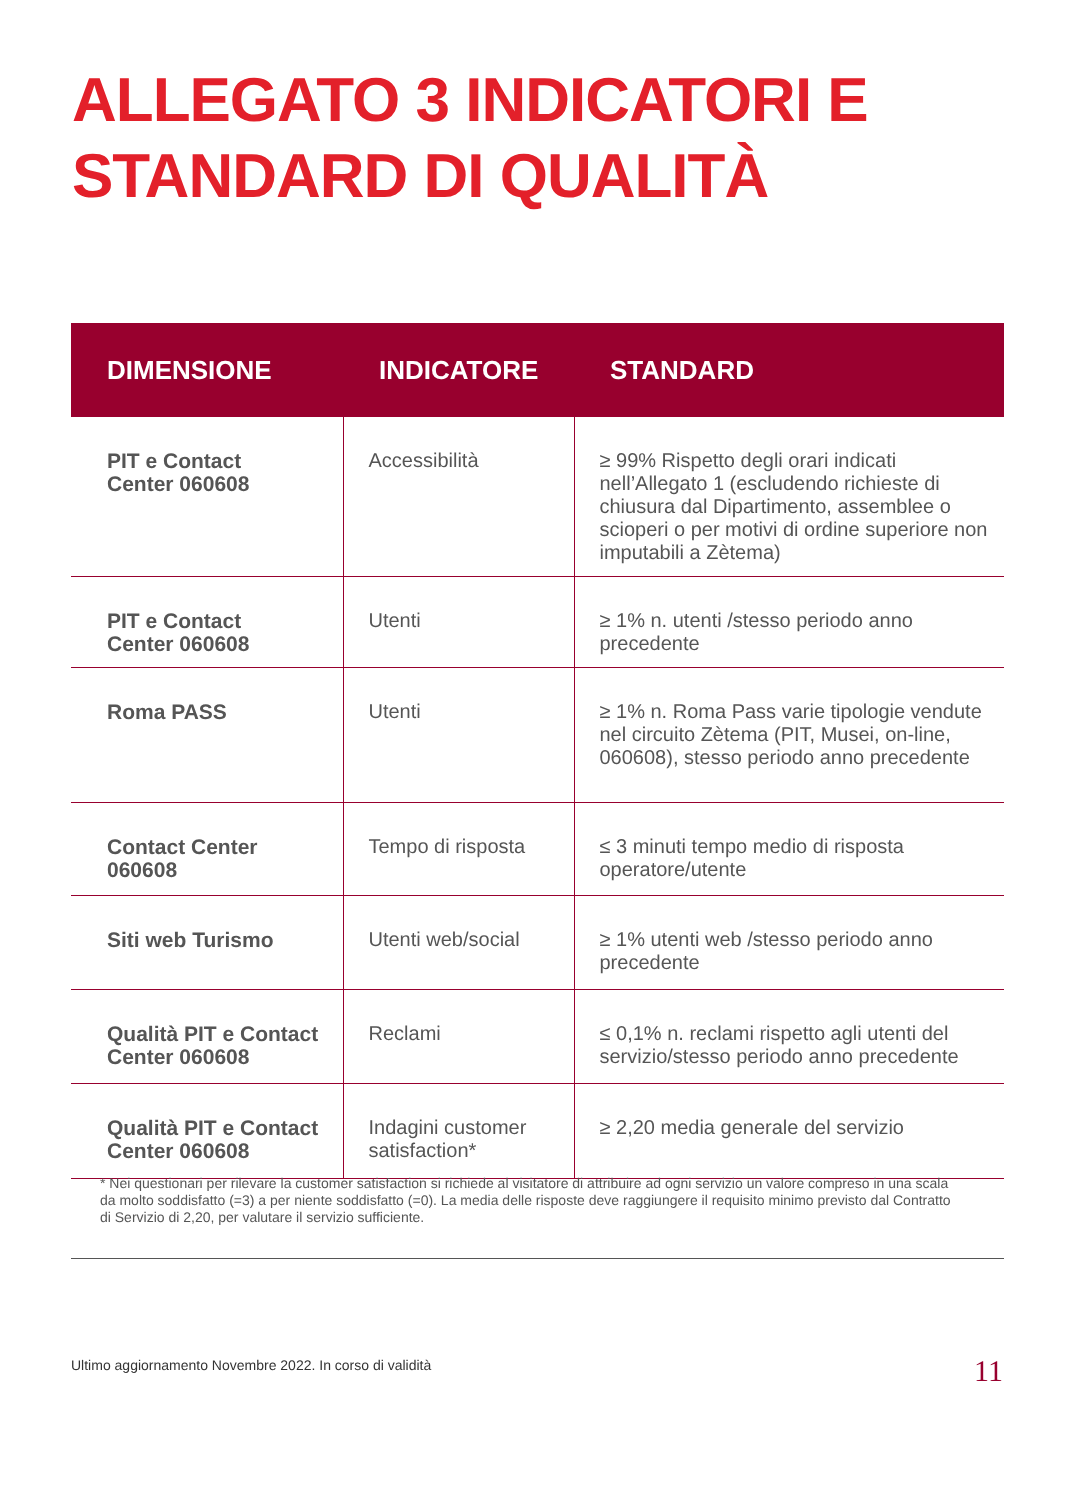ALLEGATO 3 INDICATORI E
STANDARD DI QUALITÀ
| DIMENSIONE | INDICATORE | STANDARD |
| --- | --- | --- |
| PIT e Contact Center 060608 | Accessibilità | ≥ 99% Rispetto degli orari indicati nell’Allegato 1 (escludendo richieste di chiusura dal Dipartimento, assemblee o scioperi o per motivi di ordine superiore non imputabili a Zètema) |
| PIT e Contact Center 060608 | Utenti | ≥ 1% n. utenti /stesso periodo anno precedente |
| Roma PASS | Utenti | ≥ 1% n. Roma Pass varie tipologie vendute nel circuito Zètema (PIT, Musei, on-line, 060608), stesso periodo anno precedente |
| Contact Center 060608 | Tempo di risposta | ≤ 3 minuti tempo medio di risposta operatore/utente |
| Siti web Turismo | Utenti web/social | ≥ 1% utenti web /stesso periodo anno precedente |
| Qualità PIT e Contact Center 060608 | Reclami | ≤ 0,1% n. reclami rispetto agli utenti del servizio/stesso periodo anno precedente |
| Qualità PIT e Contact Center 060608 | Indagini customer satisfaction* | ≥ 2,20 media generale del servizio |
* Nei questionari per rilevare la customer satisfaction si richiede al visitatore di attribuire ad ogni servizio un valore compreso in una scala da molto soddisfatto (=3) a per niente soddisfatto (=0). La media delle risposte deve raggiungere il requisito minimo previsto dal Contratto di Servizio di 2,20, per valutare il servizio sufficiente.
Ultimo aggiornamento Novembre 2022. In corso di validità
11